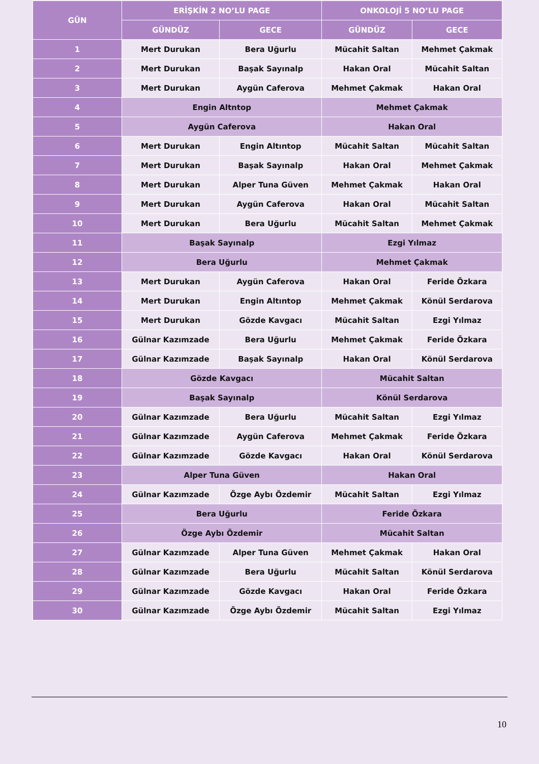| GÜN | ERİŞKİN 2 NO’LU PAGE | | ONKOLOJİ 5 NO’LU PAGE | |
| --- | --- | --- | --- | --- |
| | GÜNDÜZ | GECE | GÜNDÜZ | GECE |
| 1 | Mert Durukan | Bera Uğurlu | Mücahit Saltan | Mehmet Çakmak |
| 2 | Mert Durukan | Başak Sayınalp | Hakan Oral | Mücahit Saltan |
| 3 | Mert Durukan | Aygün Caferova | Mehmet Çakmak | Hakan Oral |
| 4 | Engin Altntop | | Mehmet Çakmak | |
| 5 | Aygün Caferova | | Hakan Oral | |
| 6 | Mert Durukan | Engin Altıntop | Mücahit Saltan | Mücahit Saltan |
| 7 | Mert Durukan | Başak Sayınalp | Hakan Oral | Mehmet Çakmak |
| 8 | Mert Durukan | Alper Tuna Güven | Mehmet Çakmak | Hakan Oral |
| 9 | Mert Durukan | Aygün Caferova | Hakan Oral | Mücahit Saltan |
| 10 | Mert Durukan | Bera Uğurlu | Mücahit Saltan | Mehmet Çakmak |
| 11 | Başak Sayınalp | | Ezgi Yılmaz | |
| 12 | Bera Uğurlu | | Mehmet Çakmak | |
| 13 | Mert Durukan | Aygün Caferova | Hakan Oral | Feride Özkara |
| 14 | Mert Durukan | Engin Altıntop | Mehmet Çakmak | Könül Serdarova |
| 15 | Mert Durukan | Gözde Kavgacı | Mücahit Saltan | Ezgi Yılmaz |
| 16 | Gülnar Kazımzade | Bera Uğurlu | Mehmet Çakmak | Feride Özkara |
| 17 | Gülnar Kazımzade | Başak Sayınalp | Hakan Oral | Könül Serdarova |
| 18 | Gözde Kavgacı | | Mücahit Saltan | |
| 19 | Başak Sayınalp | | Könül Serdarova | |
| 20 | Gülnar Kazımzade | Bera Uğurlu | Mücahit Saltan | Ezgi Yılmaz |
| 21 | Gülnar Kazımzade | Aygün Caferova | Mehmet Çakmak | Feride Özkara |
| 22 | Gülnar Kazımzade | Gözde Kavgacı | Hakan Oral | Könül Serdarova |
| 23 | Alper Tuna Güven | | Hakan Oral | |
| 24 | Gülnar Kazımzade | Özge Aybı Özdemir | Mücahit Saltan | Ezgi Yılmaz |
| 25 | Bera Uğurlu | | Feride Özkara | |
| 26 | Özge Aybı Özdemir | | Mücahit Saltan | |
| 27 | Gülnar Kazımzade | Alper Tuna Güven | Mehmet Çakmak | Hakan Oral |
| 28 | Gülnar Kazımzade | Bera Uğurlu | Mücahit Saltan | Könül Serdarova |
| 29 | Gülnar Kazımzade | Gözde Kavgacı | Hakan Oral | Feride Özkara |
| 30 | Gülnar Kazımzade | Özge Aybı Özdemir | Mücahit Saltan | Ezgi Yılmaz |
10